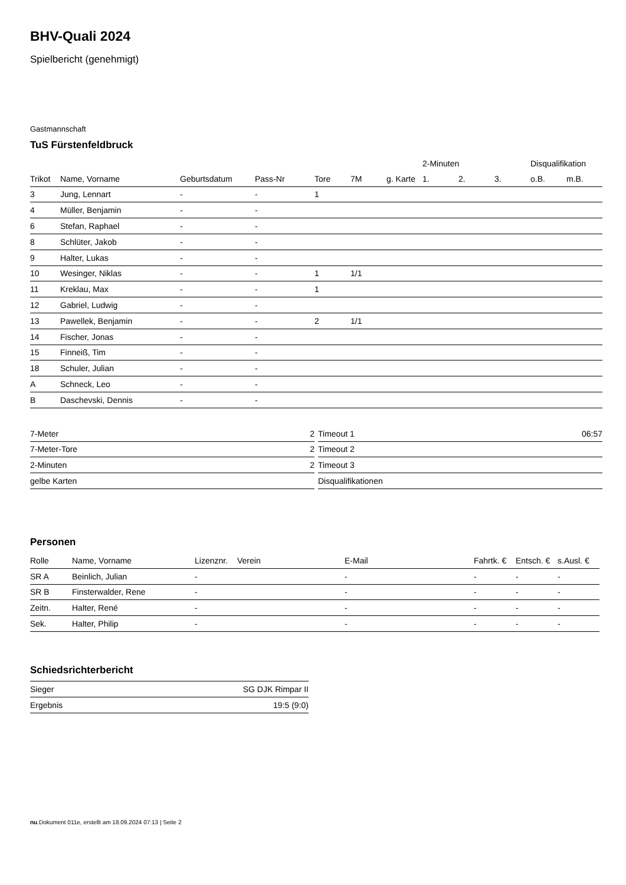BHV-Quali 2024
Spielbericht (genehmigt)
Gastmannschaft
TuS Fürstenfeldbruck
| | | | | | | | 2-Minuten | | | Disqualifikation | |
| --- | --- | --- | --- | --- | --- | --- | --- | --- | --- | --- | --- |
| Trikot | Name, Vorname | Geburtsdatum | Pass-Nr | Tore | 7M | g. Karte | 1. | 2. | 3. | o.B. | m.B. |
| 3 | Jung, Lennart | - | - | 1 | | | | | | | |
| 4 | Müller, Benjamin | - | - | | | | | | | | |
| 6 | Stefan, Raphael | - | - | | | | | | | | |
| 8 | Schlüter, Jakob | - | - | | | | | | | | |
| 9 | Halter, Lukas | - | - | | | | | | | | |
| 10 | Wesinger, Niklas | - | - | 1 | 1/1 | | | | | | |
| 11 | Kreklau, Max | - | - | 1 | | | | | | | |
| 12 | Gabriel, Ludwig | - | - | | | | | | | | |
| 13 | Pawellek, Benjamin | - | - | 2 | 1/1 | | | | | | |
| 14 | Fischer, Jonas | - | - | | | | | | | | |
| 15 | Finneiß, Tim | - | - | | | | | | | | |
| 18 | Schuler, Julian | - | - | | | | | | | | |
| A | Schneck, Leo | - | - | | | | | | | | |
| B | Daschevski, Dennis | - | - | | | | | | | | |
| 7-Meter | 2 |
| 7-Meter-Tore | 2 |
| 2-Minuten | 2 |
| gelbe Karten | |
| Timeout 1 | 06:57 |
| Timeout 2 | |
| Timeout 3 | |
| Disqualifikationen | |
Personen
| Rolle | Name, Vorname | Lizenznr. | Verein | E-Mail | Fahrtk. € | Entsch. € | s.Ausl. € |
| --- | --- | --- | --- | --- | --- | --- | --- |
| SR A | Beinlich, Julian | - | | - | - | - | - |
| SR B | Finsterwalder, Rene | - | | - | - | - | - |
| Zeitn. | Halter, René | - | | - | - | - | - |
| Sek. | Halter, Philip | - | | - | - | - | - |
Schiedsrichterbericht
| Sieger | SG DJK Rimpar II |
| Ergebnis | 19:5 (9:0) |
nu.Dokument 011e, erstellt am 18.09.2024 07:13 | Seite 2